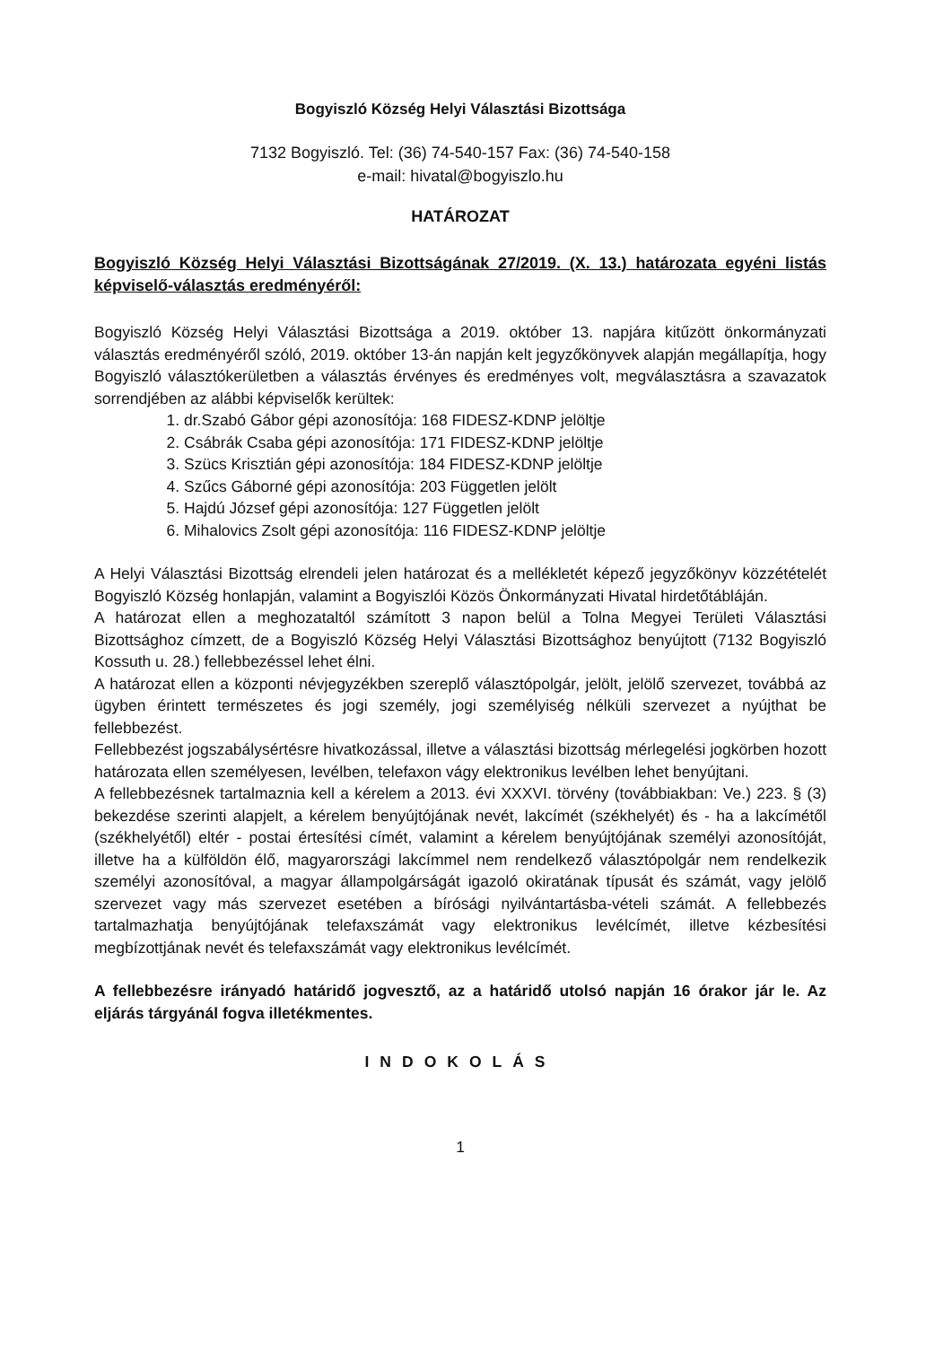Bogyiszló Község Helyi Választási Bizottsága
7132 Bogyiszló. Tel: (36) 74-540-157 Fax: (36) 74-540-158
e-mail: hivatal@bogyiszlo.hu
HATÁROZAT
Bogyiszló Község Helyi Választási Bizottságának 27/2019. (X. 13.) határozata egyéni listás képviselő-választás eredményéről:
Bogyiszló Község Helyi Választási Bizottsága a 2019. október 13. napjára kitűzött önkormányzati választás eredményéről szóló, 2019. október 13-án napján kelt jegyzőkönyvek alapján megállapítja, hogy Bogyiszló választókerületben a választás érvényes és eredményes volt, megválasztásra a szavazatok sorrendjében az alábbi képviselők kerültek:
1. dr.Szabó Gábor gépi azonosítója: 168 FIDESZ-KDNP jelöltje
2. Csábrák Csaba gépi azonosítója: 171 FIDESZ-KDNP jelöltje
3. Szücs Krisztián gépi azonosítója: 184 FIDESZ-KDNP jelöltje
4. Szűcs Gáborné gépi azonosítója: 203 Független jelölt
5. Hajdú József gépi azonosítója: 127 Független jelölt
6. Mihalovics Zsolt gépi azonosítója: 116 FIDESZ-KDNP jelöltje
A Helyi Választási Bizottság elrendeli jelen határozat és a mellékletét képező jegyzőkönyv közzétételét Bogyiszló Község honlapján, valamint a Bogyiszlói Közös Önkormányzati Hivatal hirdetőtábláján.
A határozat ellen a meghozataltól számított 3 napon belül a Tolna Megyei Területi Választási Bizottsághoz címzett, de a Bogyiszló Község Helyi Választási Bizottsághoz benyújtott (7132 Bogyiszló Kossuth u. 28.) fellebbezéssel lehet élni.
A határozat ellen a központi névjegyzékben szereplő választópolgár, jelölt, jelölő szervezet, továbbá az ügyben érintett természetes és jogi személy, jogi személyiség nélküli szervezet a nyújthat be fellebbezést.
Fellebbezést jogszabálysértésre hivatkozással, illetve a választási bizottság mérlegelési jogkörben hozott határozata ellen személyesen, levélben, telefaxon vágy elektronikus levélben lehet benyújtani.
A fellebbezésnek tartalmaznia kell a kérelem a 2013. évi XXXVI. törvény (továbbiakban: Ve.) 223. § (3) bekezdése szerinti alapjelt, a kérelem benyújtójának nevét, lakcímét (székhelyét) és - ha a lakcímétől (székhelyétől) eltér - postai értesítési címét, valamint a kérelem benyújtójának személyi azonosítóját, illetve ha a külföldön élő, magyarországi lakcímmel nem rendelkező választópolgár nem rendelkezik személyi azonosítóval, a magyar állampolgárságát igazoló okiratának típusát és számát, vagy jelölő szervezet vagy más szervezet esetében a bírósági nyilvántartásba-vételi számát. A fellebbezés tartalmazhatja benyújtójának telefaxszámát vagy elektronikus levélcímét, illetve kézbesítési megbízottjának nevét és telefaxszámát vagy elektronikus levélcímét.
A fellebbezésre irányadó határidő jogvesztő, az a határidő utolsó napján 16 órakor jár le. Az eljárás tárgyánál fogva illetékmentes.
INDOKOLÁS
1